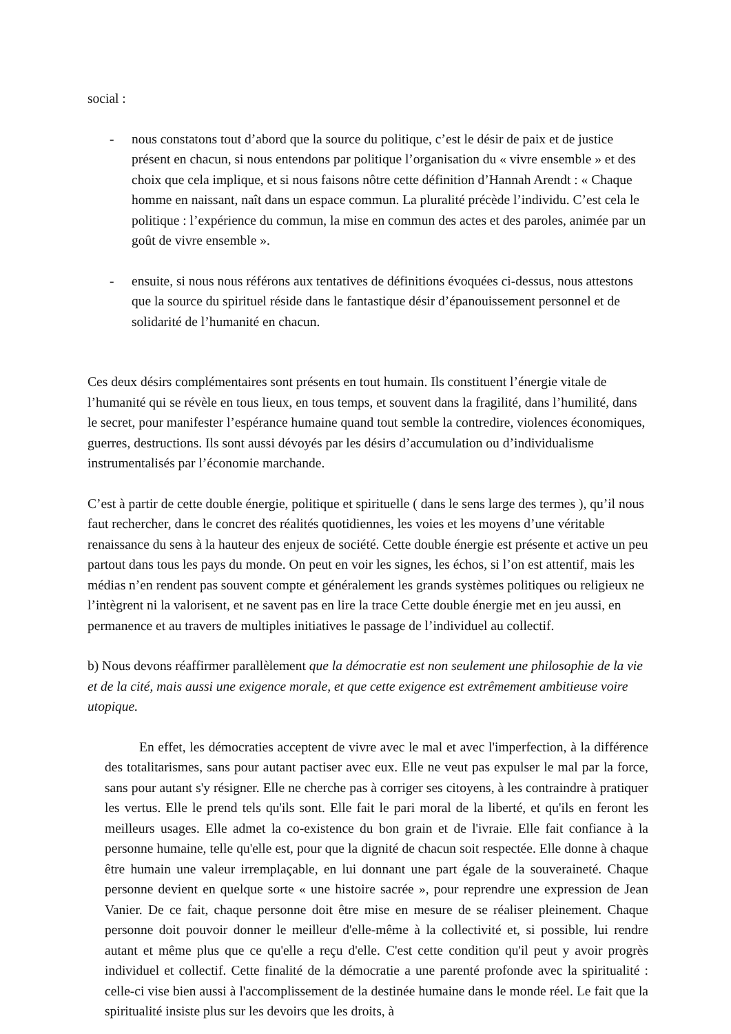social :
- nous constatons tout d’abord que la source du politique, c’est le désir de paix et de justice présent en chacun, si nous entendons par politique l’organisation du « vivre ensemble » et des choix que cela implique, et si nous faisons nôtre cette définition d’Hannah Arendt : « Chaque homme en naissant, naît dans un espace commun. La pluralité précède l’individu. C’est cela le politique : l’expérience du commun, la mise en commun des actes et des paroles, animée par un goût de vivre ensemble ».
- ensuite, si nous nous référons aux tentatives de définitions évoquées ci-dessus, nous attestons que la source du spirituel réside dans le fantastique désir d’épanouissement personnel et de solidarité de l’humanité en chacun.
Ces deux désirs complémentaires sont présents en tout humain. Ils constituent l’énergie vitale de l’humanité qui se révèle en tous lieux, en tous temps, et souvent dans la fragilité, dans l’humilité, dans le secret, pour manifester l’espérance humaine quand tout semble la contredire, violences économiques, guerres, destructions. Ils sont aussi dévoyés par les désirs d’accumulation ou d’individualisme instrumentalisés par l’économie marchande.
C’est à partir de cette double énergie, politique et spirituelle ( dans le sens large des termes ), qu’il nous faut rechercher, dans le concret des réalités quotidiennes, les voies et les moyens d’une véritable renaissance du sens à la hauteur des enjeux de société. Cette double énergie est présente et active un peu partout dans tous les pays du monde. On peut en voir les signes, les échos, si l’on est attentif, mais les médias n’en rendent pas souvent compte et généralement les grands systèmes politiques ou religieux ne l’intègrent ni la valorisent, et ne savent pas en lire la trace Cette double énergie met en jeu aussi, en permanence et au travers de multiples initiatives le passage de l’individuel au collectif.
b) Nous devons réaffirmer parallèlement que la démocratie est non seulement une philosophie de la vie et de la cité, mais aussi une exigence morale, et que cette exigence est extrêmement ambitieuse voire utopique.
En effet, les démocraties acceptent de vivre avec le mal et avec l'imperfection, à la différence des totalitarismes, sans pour autant pactiser avec eux. Elle ne veut pas expulser le mal par la force, sans pour autant s'y résigner. Elle ne cherche pas à corriger ses citoyens, à les contraindre à pratiquer les vertus. Elle le prend tels qu'ils sont. Elle fait le pari moral de la liberté, et qu'ils en feront les meilleurs usages. Elle admet la co-existence du bon grain et de l'ivraie. Elle fait confiance à la personne humaine, telle qu'elle est, pour que la dignité de chacun soit respectée. Elle donne à chaque être humain une valeur irremplaçable, en lui donnant une part égale de la souveraineté. Chaque personne devient en quelque sorte « une histoire sacrée », pour reprendre une expression de Jean Vanier. De ce fait, chaque personne doit être mise en mesure de se réaliser pleinement. Chaque personne doit pouvoir donner le meilleur d'elle-même à la collectivité et, si possible, lui rendre autant et même plus que ce qu'elle a reçu d'elle. C'est cette condition qu'il peut y avoir progrès individuel et collectif. Cette finalité de la démocratie a une parenté profonde avec la spiritualité : celle-ci vise bien aussi à l'accomplissement de la destinée humaine dans le monde réel. Le fait que la spiritualité insiste plus sur les devoirs que les droits, à